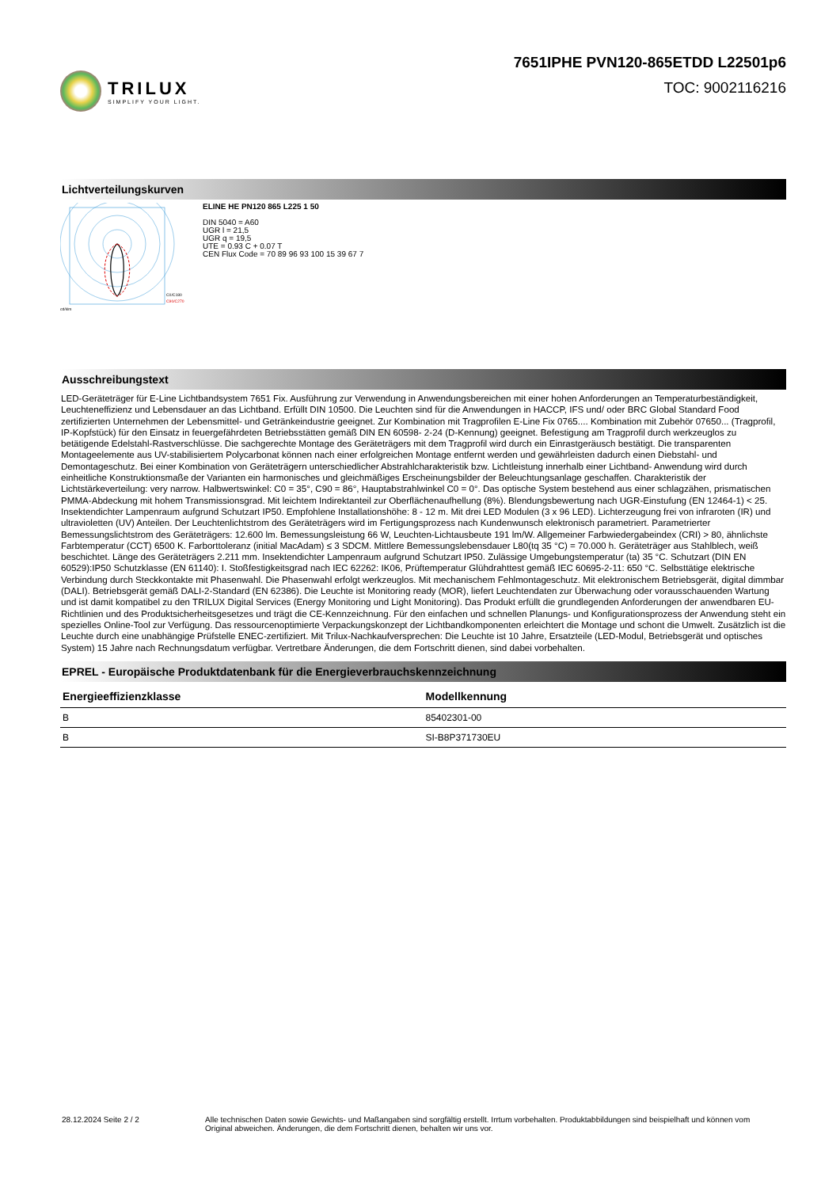TRILUX
SIMPLIFY YOUR LIGHT.
7651IPHE PVN120-865ETDD L22501p6
TOC: 9002116216
Lichtverteilungskurven
cd/klm
C0/C180
C90/C270
ELINE HE PN120 865 L225 1 50
DIN 5040 = A60
UGR l = 21,5
UGR q = 19,5
UTE = 0.93 C + 0.07 T
CEN Flux Code = 70 89 96 93 100 15 39 67 7
Ausschreibungstext
LED-Geräteträger für E-Line Lichtbandsystem 7651 Fix. Ausführung zur Verwendung in Anwendungsbereichen mit einer hohen Anforderungen an Temperaturbeständigkeit, Leuchteneffizienz und Lebensdauer an das Lichtband. Erfüllt DIN 10500. Die Leuchten sind für die Anwendungen in HACCP, IFS und/ oder BRC Global Standard Food zertifizierten Unternehmen der Lebensmittel- und Getränkeindustrie geeignet. Zur Kombination mit Tragprofilen E-Line Fix 0765.... Kombination mit Zubehör 07650... (Tragprofil, IP-Kopfstück) für den Einsatz in feuergefährdeten Betriebsstätten gemäß DIN EN 60598- 2-24 (D-Kennung) geeignet. Befestigung am Tragprofil durch werkzeuglos zu betätigende Edelstahl-Rastverschlüsse. Die sachgerechte Montage des Geräteträgers mit dem Tragprofil wird durch ein Einrastgeräusch bestätigt. Die transparenten Montageelemente aus UV-stabilisiertem Polycarbonat können nach einer erfolgreichen Montage entfernt werden und gewährleisten dadurch einen Diebstahl- und Demontageschutz. Bei einer Kombination von Geräteträgern unterschiedlicher Abstrahlcharakteristik bzw. Lichtleistung innerhalb einer Lichtband- Anwendung wird durch einheitliche Konstruktionsmaße der Varianten ein harmonisches und gleichmäßiges Erscheinungsbilder der Beleuchtungsanlage geschaffen. Charakteristik der Lichtstärkeverteilung: very narrow. Halbwertswinkel: C0 = 35°, C90 = 86°, Hauptabstrahlwinkel C0 = 0°. Das optische System bestehend aus einer schlagzähen, prismatischen PMMA-Abdeckung mit hohem Transmissionsgrad. Mit leichtem Indirektanteil zur Oberflächenaufhellung (8%). Blendungsbewertung nach UGR-Einstufung (EN 12464-1) < 25. Insektendichter Lampenraum aufgrund Schutzart IP50. Empfohlene Installationshöhe: 8 - 12 m. Mit drei LED Modulen (3 x 96 LED). Lichterzeugung frei von infraroten (IR) und ultravioletten (UV) Anteilen. Der Leuchtenlichtstrom des Geräteträgers wird im Fertigungsprozess nach Kundenwunsch elektronisch parametriert. Parametrierter Bemessungslichtstrom des Geräteträgers: 12.600 lm. Bemessungsleistung 66 W, Leuchten-Lichtausbeute 191 lm/W. Allgemeiner Farbwiedergabeindex (CRI) > 80, ähnlichste Farbtemperatur (CCT) 6500 K. Farborttoleranz (initial MacAdam) ≤ 3 SDCM. Mittlere Bemessungslebensdauer L80(tq 35 °C) = 70.000 h. Geräteträger aus Stahlblech, weiß beschichtet. Länge des Geräteträgers 2.211 mm. Insektendichter Lampenraum aufgrund Schutzart IP50. Zulässige Umgebungstemperatur (ta) 35 °C. Schutzart (DIN EN 60529):IP50 Schutzklasse (EN 61140): I. Stoßfestigkeitsgrad nach IEC 62262: IK06, Prüftemperatur Glühdrahttest gemäß IEC 60695-2-11: 650 °C. Selbsttätige elektrische Verbindung durch Steckkontakte mit Phasenwahl. Die Phasenwahl erfolgt werkzeuglos. Mit mechanischem Fehlmontageschutz. Mit elektronischem Betriebsgerät, digital dimmbar (DALI). Betriebsgerät gemäß DALI-2-Standard (EN 62386). Die Leuchte ist Monitoring ready (MOR), liefert Leuchtendaten zur Überwachung oder vorausschauenden Wartung und ist damit kompatibel zu den TRILUX Digital Services (Energy Monitoring und Light Monitoring). Das Produkt erfüllt die grundlegenden Anforderungen der anwendbaren EU-Richtlinien und des Produktsicherheitsgesetzes und trägt die CE-Kennzeichnung. Für den einfachen und schnellen Planungs- und Konfigurationsprozess der Anwendung steht ein spezielles Online-Tool zur Verfügung. Das ressourcenoptimierte Verpackungskonzept der Lichtbandkomponenten erleichtert die Montage und schont die Umwelt. Zusätzlich ist die Leuchte durch eine unabhängige Prüfstelle ENEC-zertifiziert. Mit Trilux-Nachkaufversprechen: Die Leuchte ist 10 Jahre, Ersatzteile (LED-Modul, Betriebsgerät und optisches System) 15 Jahre nach Rechnungsdatum verfügbar. Vertretbare Änderungen, die dem Fortschritt dienen, sind dabei vorbehalten.
EPREL - Europäische Produktdatenbank für die Energieverbrauchskennzeichnung
| Energieeffizienzklasse | Modellkennung |
| --- | --- |
| B | 85402301-00 |
| B | SI-B8P371730EU |
28.12.2024 Seite 2 / 2 Alle technischen Daten sowie Gewichts- und Maßangaben sind sorgfältig erstellt. Irrtum vorbehalten. Produktabbildungen sind beispielhaft und können vom Original abweichen. Änderungen, die dem Fortschritt dienen, behalten wir uns vor.